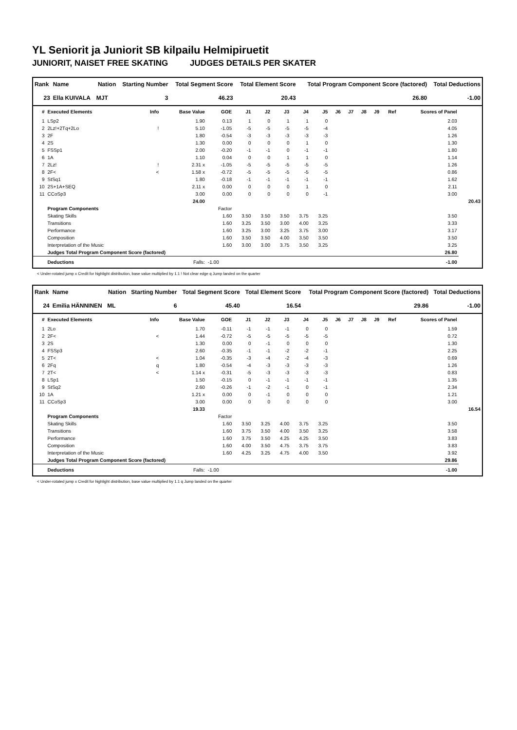YL Seniorit ja Juniorit SB kilpailu Helmipiruetit
JUNIORIT, NAISET FREE SKATING JUDGES DETAILS PER SKATER
| Rank | Name | Nation | Starting Number | Total Segment Score | Total Element Score | Total Program Component Score (factored) | Total Deductions |
| --- | --- | --- | --- | --- | --- | --- | --- |
| 23 | Ella KUIVALA | MJT | 3 | 46.23 | 20.43 | 26.80 | -1.00 |
| # | Executed Elements | Info | Base Value | GOE | J1 | J2 | J3 | J4 | J5 | J6 | J7 | J8 | J9 | Ref | Scores of Panel | |
| --- | --- | --- | --- | --- | --- | --- | --- | --- | --- | --- | --- | --- | --- | --- | --- | --- |
| 1 | LSp2 | | 1.90 | 0.13 | 1 | 0 | 1 | 1 | 0 | | | | | | 2.03 | |
| 2 | 2Lz!+2Tq+2Lo | ! | 5.10 | -1.05 | -5 | -5 | -5 | -5 | -4 | | | | | | 4.05 | |
| 3 | 2F | | 1.80 | -0.54 | -3 | -3 | -3 | -3 | -3 | | | | | | 1.26 | |
| 4 | 2S | | 1.30 | 0.00 | 0 | 0 | 0 | 1 | 0 | | | | | | 1.30 | |
| 5 | FSSp1 | | 2.00 | -0.20 | -1 | -1 | 0 | -1 | -1 | | | | | | 1.80 | |
| 6 | 1A | | 1.10 | 0.04 | 0 | 0 | 1 | 1 | 0 | | | | | | 1.14 | |
| 7 | 2Lz! | ! | 2.31 x | -1.05 | -5 | -5 | -5 | -5 | -5 | | | | | | 1.26 | |
| 8 | 2F< | < | 1.58 x | -0.72 | -5 | -5 | -5 | -5 | -5 | | | | | | 0.86 | |
| 9 | StSq1 | | 1.80 | -0.18 | -1 | -1 | -1 | -1 | -1 | | | | | | 1.62 | |
| 10 | 2S+1A+SEQ | | 2.11 x | 0.00 | 0 | 0 | 0 | 1 | 0 | | | | | | 2.11 | |
| 11 | CCoSp3 | | 3.00 | 0.00 | 0 | 0 | 0 | 0 | -1 | | | | | | 3.00 | |
| | | | 24.00 | | | | | | | | | | | | | 20.43 |
| | Program Components | | | Factor | | | | | | | | | | | | |
| | Skating Skills | | | 1.60 | 3.50 | 3.50 | 3.50 | 3.75 | 3.25 | | | | | | 3.50 | |
| | Transitions | | | 1.60 | 3.25 | 3.50 | 3.00 | 4.00 | 3.25 | | | | | | 3.33 | |
| | Performance | | | 1.60 | 3.25 | 3.00 | 3.25 | 3.75 | 3.00 | | | | | | 3.17 | |
| | Composition | | | 1.60 | 3.50 | 3.50 | 4.00 | 3.50 | 3.50 | | | | | | 3.50 | |
| | Interpretation of the Music | | | 1.60 | 3.00 | 3.00 | 3.75 | 3.50 | 3.25 | | | | | | 3.25 | |
| | Judges Total Program Component Score (factored) | | | | | | | | | | | | | | 26.80 | |
| | Deductions | | Falls: | -1.00 | | | | | | | | | | | -1.00 | |
< Under-rotated jump x Credit for highlight distribution, base value multiplied by 1.1 ! Not clear edge q Jump landed on the quarter
| Rank | Name | Nation | Starting Number | Total Segment Score | Total Element Score | Total Program Component Score (factored) | Total Deductions |
| --- | --- | --- | --- | --- | --- | --- | --- |
| 24 | Emilia HÄNNINEN | ML | 6 | 45.40 | 16.54 | 29.86 | -1.00 |
| # | Executed Elements | Info | Base Value | GOE | J1 | J2 | J3 | J4 | J5 | J6 | J7 | J8 | J9 | Ref | Scores of Panel | |
| --- | --- | --- | --- | --- | --- | --- | --- | --- | --- | --- | --- | --- | --- | --- | --- | --- |
| 1 | 2Lo | | 1.70 | -0.11 | -1 | -1 | -1 | 0 | 0 | | | | | | 1.59 | |
| 2 | 2F< | < | 1.44 | -0.72 | -5 | -5 | -5 | -5 | -5 | | | | | | 0.72 | |
| 3 | 2S | | 1.30 | 0.00 | 0 | -1 | 0 | 0 | 0 | | | | | | 1.30 | |
| 4 | FSSp3 | | 2.60 | -0.35 | -1 | -1 | -2 | -2 | -1 | | | | | | 2.25 | |
| 5 | 2T< | < | 1.04 | -0.35 | -3 | -4 | -2 | -4 | -3 | | | | | | 0.69 | |
| 6 | 2Fq | q | 1.80 | -0.54 | -4 | -3 | -3 | -3 | -3 | | | | | | 1.26 | |
| 7 | 2T< | < | 1.14 x | -0.31 | -5 | -3 | -3 | -3 | -3 | | | | | | 0.83 | |
| 8 | LSp1 | | 1.50 | -0.15 | 0 | -1 | -1 | -1 | -1 | | | | | | 1.35 | |
| 9 | StSq2 | | 2.60 | -0.26 | -1 | -2 | -1 | 0 | -1 | | | | | | 2.34 | |
| 10 | 1A | | 1.21 x | 0.00 | 0 | -1 | 0 | 0 | 0 | | | | | | 1.21 | |
| 11 | CCoSp3 | | 3.00 | 0.00 | 0 | 0 | 0 | 0 | 0 | | | | | | 3.00 | |
| | | | 19.33 | | | | | | | | | | | | | 16.54 |
| | Program Components | | | Factor | | | | | | | | | | | | |
| | Skating Skills | | | 1.60 | 3.50 | 3.25 | 4.00 | 3.75 | 3.25 | | | | | | 3.50 | |
| | Transitions | | | 1.60 | 3.75 | 3.50 | 4.00 | 3.50 | 3.25 | | | | | | 3.58 | |
| | Performance | | | 1.60 | 3.75 | 3.50 | 4.25 | 4.25 | 3.50 | | | | | | 3.83 | |
| | Composition | | | 1.60 | 4.00 | 3.50 | 4.75 | 3.75 | 3.75 | | | | | | 3.83 | |
| | Interpretation of the Music | | | 1.60 | 4.25 | 3.25 | 4.75 | 4.00 | 3.50 | | | | | | 3.92 | |
| | Judges Total Program Component Score (factored) | | | | | | | | | | | | | | 29.86 | |
| | Deductions | | Falls: | -1.00 | | | | | | | | | | | -1.00 | |
< Under-rotated jump x Credit for highlight distribution, base value multiplied by 1.1 q Jump landed on the quarter